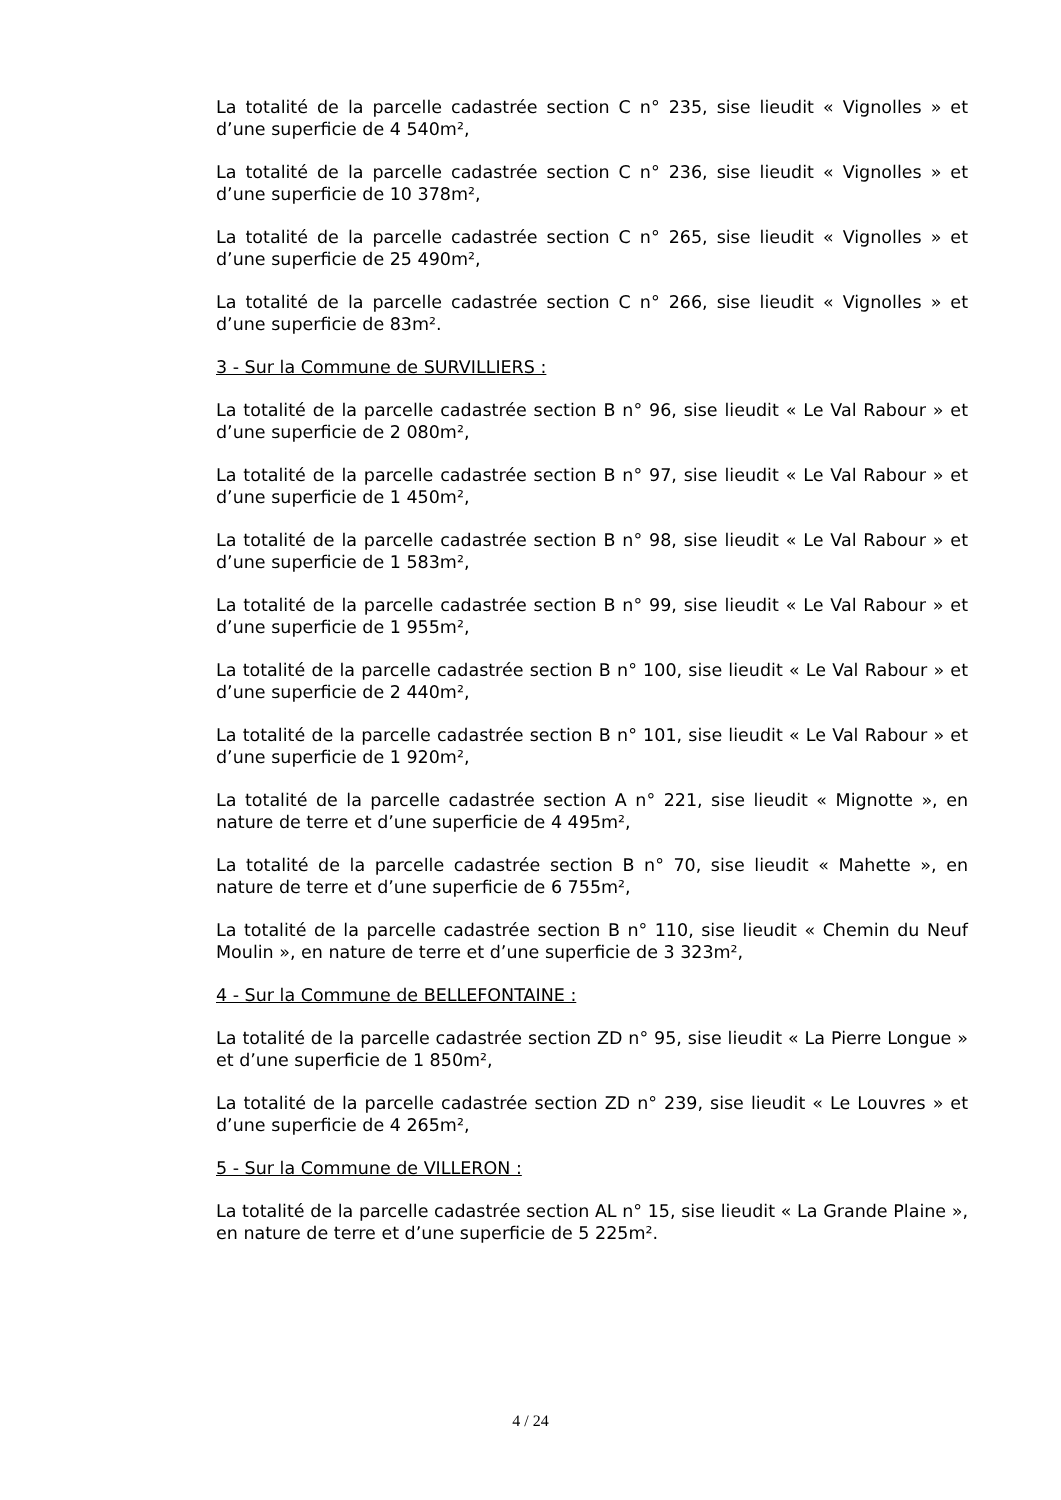La totalité de la parcelle cadastrée section C n° 235, sise lieudit « Vignolles » et d’une superficie de 4 540m²,
La totalité de la parcelle cadastrée section C n° 236, sise lieudit « Vignolles » et d’une superficie de 10 378m²,
La totalité de la parcelle cadastrée section C n° 265, sise lieudit « Vignolles » et d’une superficie de 25 490m²,
La totalité de la parcelle cadastrée section C n° 266, sise lieudit « Vignolles » et d’une superficie de 83m².
3 - Sur la Commune de SURVILLIERS :
La totalité de la parcelle cadastrée section B n° 96, sise lieudit « Le Val Rabour » et d’une superficie de 2 080m²,
La totalité de la parcelle cadastrée section B n° 97, sise lieudit « Le Val Rabour » et d’une superficie de 1 450m²,
La totalité de la parcelle cadastrée section B n° 98, sise lieudit « Le Val Rabour » et d’une superficie de 1 583m²,
La totalité de la parcelle cadastrée section B n° 99, sise lieudit « Le Val Rabour » et d’une superficie de 1 955m²,
La totalité de la parcelle cadastrée section B n° 100, sise lieudit « Le Val Rabour » et d’une superficie de 2 440m²,
La totalité de la parcelle cadastrée section B n° 101, sise lieudit « Le Val Rabour » et d’une superficie de 1 920m²,
La totalité de la parcelle cadastrée section A n° 221, sise lieudit « Mignotte », en nature de terre et d’une superficie de 4 495m²,
La totalité de la parcelle cadastrée section B n° 70, sise lieudit « Mahette », en nature de terre et d’une superficie de 6 755m²,
La totalité de la parcelle cadastrée section B n° 110, sise lieudit « Chemin du Neuf Moulin », en nature de terre et d’une superficie de 3 323m²,
4 - Sur la Commune de BELLEFONTAINE :
La totalité de la parcelle cadastrée section ZD n° 95, sise lieudit « La Pierre Longue » et d’une superficie de 1 850m²,
La totalité de la parcelle cadastrée section ZD n° 239, sise lieudit « Le Louvres » et d’une superficie de 4 265m²,
5 - Sur la Commune de VILLERON :
La totalité de la parcelle cadastrée section AL n° 15, sise lieudit « La Grande Plaine », en nature de terre et d’une superficie de 5 225m².
4 / 24